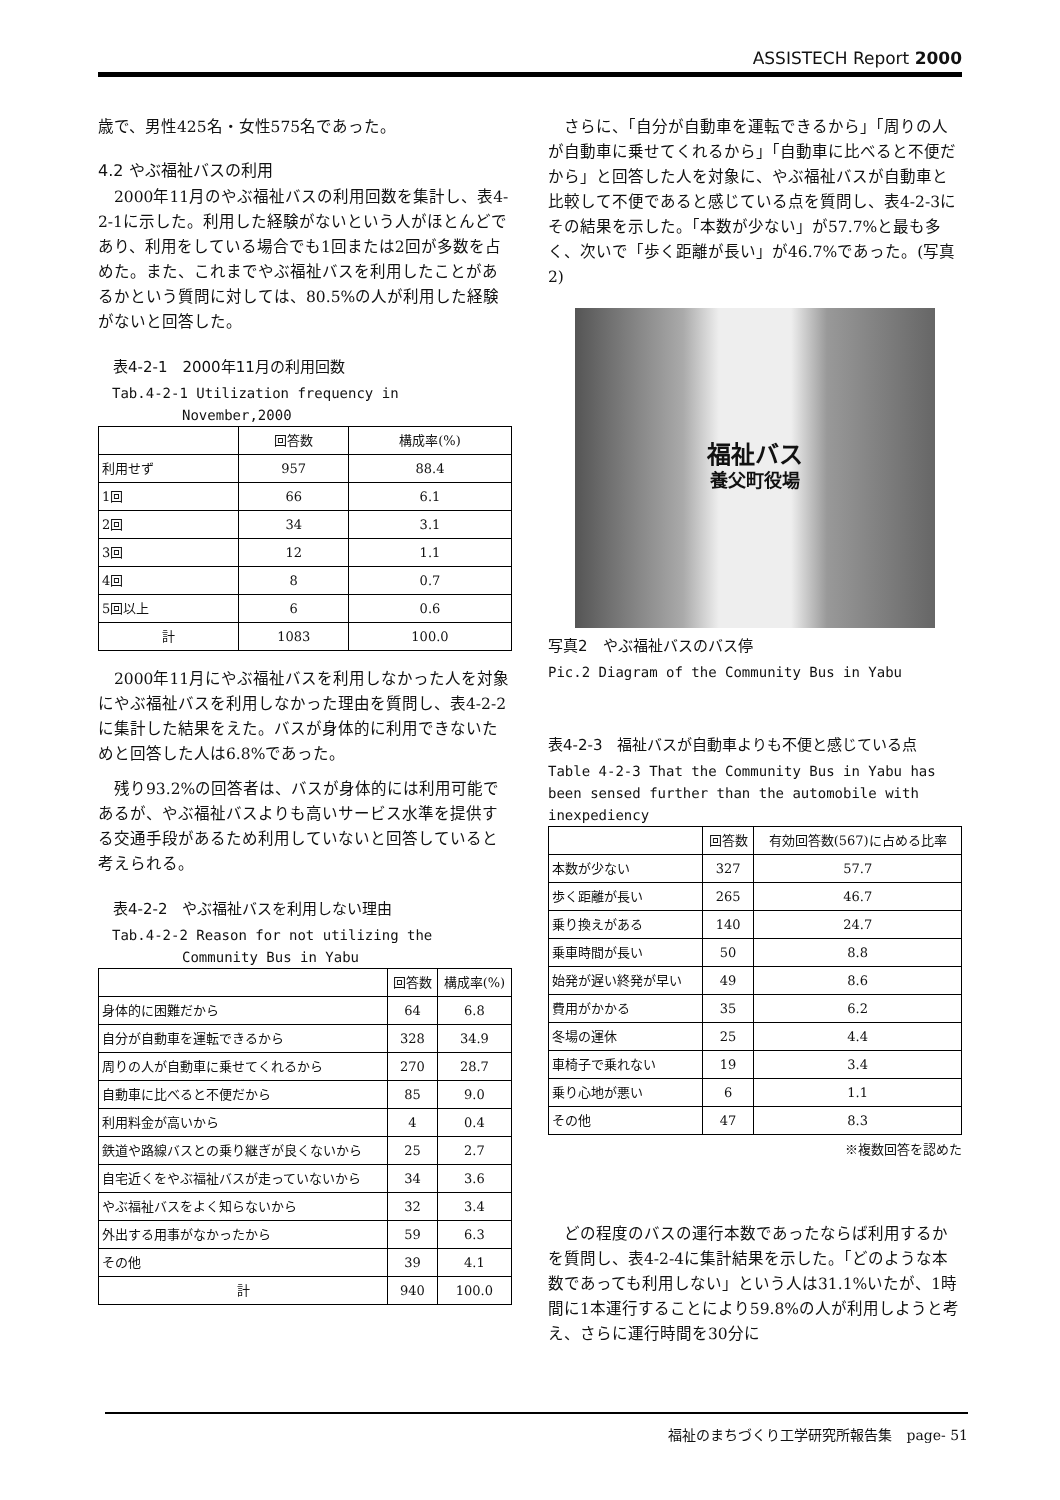ASSISTECH Report 2000
歳で、男性425名・女性575名であった。
4.2 やぶ福祉バスの利用
　2000年11月のやぶ福祉バスの利用回数を集計し、表4-2-1に示した。利用した経験がないという人がほとんどであり、利用をしている場合でも1回または2回が多数を占めた。また、これまでやぶ福祉バスを利用したことがあるかという質問に対しては、80.5%の人が利用した経験がないと回答した。
　表4-2-1　2000年11月の利用回数
　Tab.4-2-1 Utilization frequency in
　　　　　　November,2000
| | 回答数 | 構成率(%) |
| --- | --- | --- |
| 利用せず | 957 | 88.4 |
| 1回 | 66 | 6.1 |
| 2回 | 34 | 3.1 |
| 3回 | 12 | 1.1 |
| 4回 | 8 | 0.7 |
| 5回以上 | 6 | 0.6 |
| 計 | 1083 | 100.0 |
　2000年11月にやぶ福祉バスを利用しなかった人を対象にやぶ福祉バスを利用しなかった理由を質問し、表4-2-2に集計した結果をえた。バスが身体的に利用できないためと回答した人は6.8%であった。
　残り93.2%の回答者は、バスが身体的には利用可能であるが、やぶ福祉バスよりも高いサービス水準を提供する交通手段があるため利用していないと回答していると考えられる。
　表4-2-2　やぶ福祉バスを利用しない理由
　Tab.4-2-2 Reason for not utilizing the
　　　　　　Community Bus in Yabu
| | 回答数 | 構成率(%) |
| --- | --- | --- |
| 身体的に困難だから | 64 | 6.8 |
| 自分が自動車を運転できるから | 328 | 34.9 |
| 周りの人が自動車に乗せてくれるから | 270 | 28.7 |
| 自動車に比べると不便だから | 85 | 9.0 |
| 利用料金が高いから | 4 | 0.4 |
| 鉄道や路線バスとの乗り継ぎが良くないから | 25 | 2.7 |
| 自宅近くをやぶ福祉バスが走っていないから | 34 | 3.6 |
| やぶ福祉バスをよく知らないから | 32 | 3.4 |
| 外出する用事がなかったから | 59 | 6.3 |
| その他 | 39 | 4.1 |
| 計 | 940 | 100.0 |
　さらに、「自分が自動車を運転できるから」「周りの人が自動車に乗せてくれるから」「自動車に比べると不便だから」と回答した人を対象に、やぶ福祉バスが自動車と比較して不便であると感じている点を質問し、表4-2-3にその結果を示した。「本数が少ない」が57.7%と最も多く、次いで「歩く距離が長い」が46.7%であった。(写真2)
福祉バス
養父町役場
写真2　やぶ福祉バスのバス停
Pic.2 Diagram of the Community Bus in Yabu
表4-2-3　福祉バスが自動車よりも不便と感じている点
Table 4-2-3 That the Community Bus in Yabu has been sensed further than the automobile with inexpediency
| | 回答数 | 有効回答数(567)に占める比率 |
| --- | --- | --- |
| 本数が少ない | 327 | 57.7 |
| 歩く距離が長い | 265 | 46.7 |
| 乗り換えがある | 140 | 24.7 |
| 乗車時間が長い | 50 | 8.8 |
| 始発が遅い終発が早い | 49 | 8.6 |
| 費用がかかる | 35 | 6.2 |
| 冬場の運休 | 25 | 4.4 |
| 車椅子で乗れない | 19 | 3.4 |
| 乗り心地が悪い | 6 | 1.1 |
| その他 | 47 | 8.3 |
※複数回答を認めた
　どの程度のバスの運行本数であったならば利用するかを質問し、表4-2-4に集計結果を示した。「どのような本数であっても利用しない」という人は31.1%いたが、1時間に1本運行することにより59.8%の人が利用しようと考え、さらに運行時間を30分に
福祉のまちづくり工学研究所報告集　page- 51